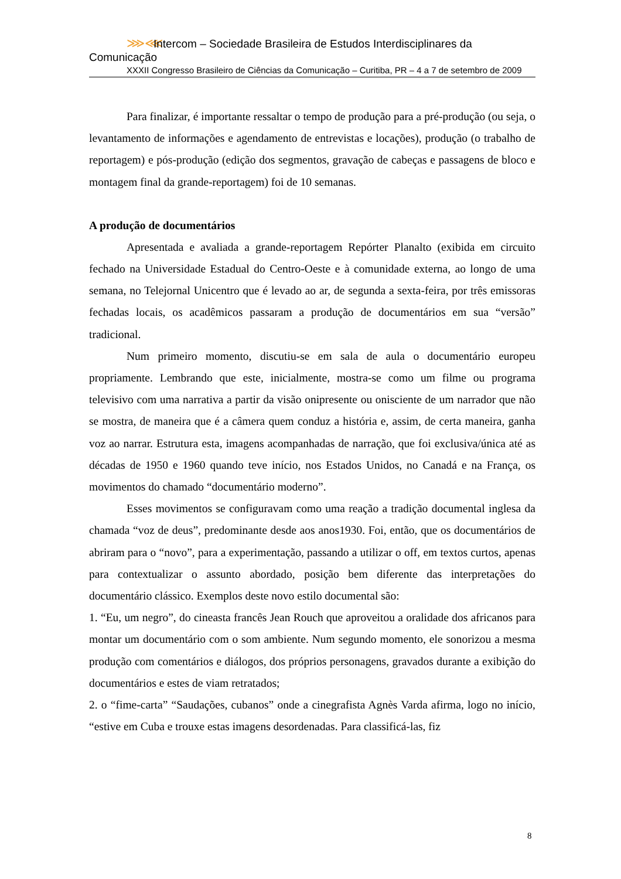⋙⋘ Intercom – Sociedade Brasileira de Estudos Interdisciplinares da Comunicação
XXXII Congresso Brasileiro de Ciências da Comunicação – Curitiba, PR – 4 a 7 de setembro de 2009
Para finalizar, é importante ressaltar o tempo de produção para a pré-produção (ou seja, o levantamento de informações e agendamento de entrevistas e locações), produção (o trabalho de reportagem) e pós-produção (edição dos segmentos, gravação de cabeças e passagens de bloco e montagem final da grande-reportagem) foi de 10 semanas.
A produção de documentários
Apresentada e avaliada a grande-reportagem Repórter Planalto (exibida em circuito fechado na Universidade Estadual do Centro-Oeste e à comunidade externa, ao longo de uma semana, no Telejornal Unicentro que é levado ao ar, de segunda a sexta-feira, por três emissoras fechadas locais, os acadêmicos passaram a produção de documentários em sua “versão” tradicional.
Num primeiro momento, discutiu-se em sala de aula o documentário europeu propriamente. Lembrando que este, inicialmente, mostra-se como um filme ou programa televisivo com uma narrativa a partir da visão onipresente ou onisciente de um narrador que não se mostra, de maneira que é a câmera quem conduz a história e, assim, de certa maneira, ganha voz ao narrar. Estrutura esta, imagens acompanhadas de narração, que foi exclusiva/única até as décadas de 1950 e 1960 quando teve início, nos Estados Unidos, no Canadá e na França, os movimentos do chamado “documentário moderno”.
Esses movimentos se configuravam como uma reação a tradição documental inglesa da chamada “voz de deus”, predominante desde aos anos1930. Foi, então, que os documentários de abriram para o “novo”, para a experimentação, passando a utilizar o off, em textos curtos, apenas para contextualizar o assunto abordado, posição bem diferente das interpretações do documentário clássico. Exemplos deste novo estilo documental são:
1. “Eu, um negro”, do cineasta francês Jean Rouch que aproveitou a oralidade dos africanos para montar um documentário com o som ambiente. Num segundo momento, ele sonorizou a mesma produção com comentários e diálogos, dos próprios personagens, gravados durante a exibição do documentários e estes de viam retratados;
2. o “fime-carta” “Saudações, cubanos” onde a cinegrafista Agnès Varda afirma, logo no início, “estive em Cuba e trouxe estas imagens desordenadas. Para classificá-las, fiz
8